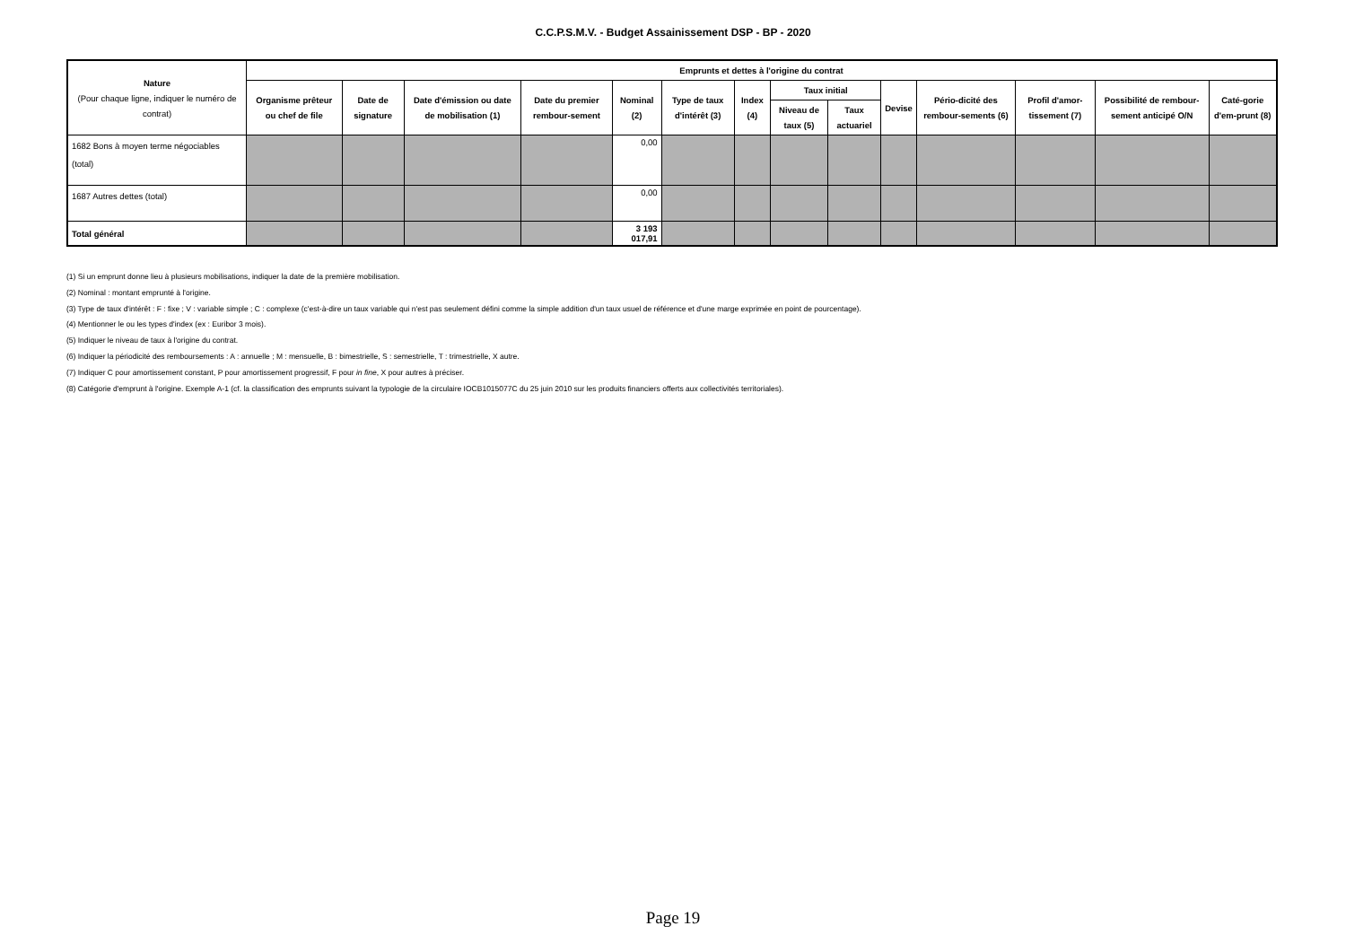C.C.P.S.M.V. - Budget Assainissement DSP - BP - 2020
| Nature (Pour chaque ligne, indiquer le numéro de contrat) | Emprunts et dettes à l'origine du contrat | | | | | | | | | | | | | |
| --- | --- | --- | --- | --- | --- | --- | --- | --- | --- | --- | --- | --- | --- | --- |
| | Organisme prêteur ou chef de file | Date de signature | Date d'émission ou date de mobilisation (1) | Date du premier rembour-sement | Nominal (2) | Type de taux d'intérêt (3) | Index (4) | Taux initial | | Devise | Pério-dicité des rembour-sements (6) | Profil d'amor-tissement (7) | Possibilité de rembour-sement anticipé O/N | Caté-gorie d'em-prunt (8) |
| | | | | | | | | Niveau de taux (5) | Taux actuariel | | | | | |
| 1682 Bons à moyen terme négociables (total) | | | | | 0,00 | | | | | | | | | |
| 1687 Autres dettes (total) | | | | | 0,00 | | | | | | | | | |
| Total général | | | | | 3 193 017,91 | | | | | | | | | |
(1) Si un emprunt donne lieu à plusieurs mobilisations, indiquer la date de la première mobilisation.
(2) Nominal : montant emprunté à l'origine.
(3) Type de taux d'intérêt : F : fixe ; V : variable simple ; C : complexe (c'est-à-dire un taux variable qui n'est pas seulement défini comme la simple addition d'un taux usuel de référence et d'une marge exprimée en point de pourcentage).
(4) Mentionner le ou les types d'index (ex : Euribor 3 mois).
(5) Indiquer le niveau de taux à l'origine du contrat.
(6) Indiquer la périodicité des remboursements : A : annuelle ; M : mensuelle, B : bimestrielle, S : semestrielle, T : trimestrielle, X autre.
(7) Indiquer C pour amortissement constant, P pour amortissement progressif, F pour in fine, X pour autres à préciser.
(8) Catégorie d'emprunt à l'origine. Exemple A-1 (cf. la classification des emprunts suivant la typologie de la circulaire IOCB1015077C du 25 juin 2010 sur les produits financiers offerts aux collectivités territoriales).
Page 19